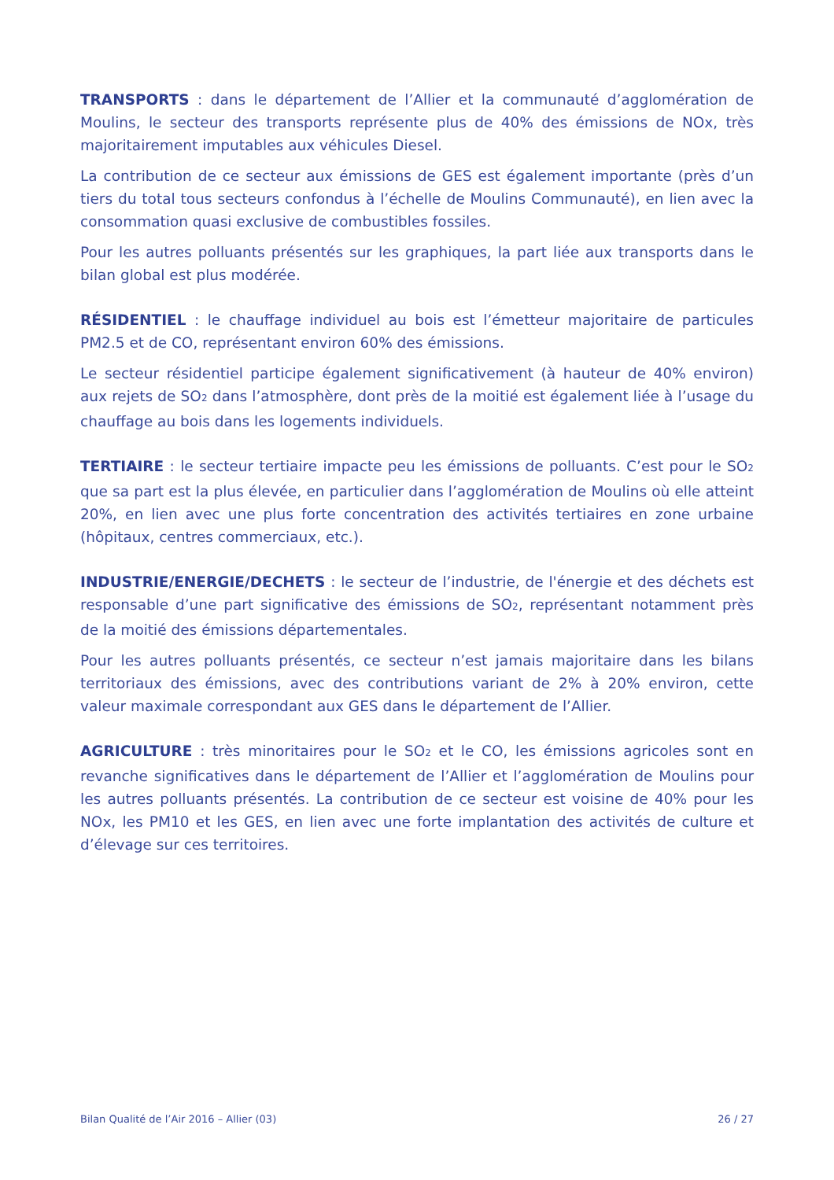TRANSPORTS : dans le département de l’Allier et la communauté d’agglomération de Moulins, le secteur des transports représente plus de 40% des émissions de NOx, très majoritairement imputables aux véhicules Diesel.
La contribution de ce secteur aux émissions de GES est également importante (près d’un tiers du total tous secteurs confondus à l’échelle de Moulins Communauté), en lien avec la consommation quasi exclusive de combustibles fossiles.
Pour les autres polluants présentés sur les graphiques, la part liée aux transports dans le bilan global est plus modérée.
RÉSIDENTIEL : le chauffage individuel au bois est l’émetteur majoritaire de particules PM2.5 et de CO, représentant environ 60% des émissions.
Le secteur résidentiel participe également significativement (à hauteur de 40% environ) aux rejets de SO<sub>2</sub> dans l’atmosphère, dont près de la moitié est également liée à l’usage du chauffage au bois dans les logements individuels.
TERTIAIRE : le secteur tertiaire impacte peu les émissions de polluants. C’est pour le SO<sub>2</sub> que sa part est la plus élevée, en particulier dans l’agglomération de Moulins où elle atteint 20%, en lien avec une plus forte concentration des activités tertiaires en zone urbaine (hôpitaux, centres commerciaux, etc.).
INDUSTRIE/ENERGIE/DECHETS : le secteur de l’industrie, de l'énergie et des déchets est responsable d’une part significative des émissions de SO<sub>2</sub>, représentant notamment près de la moitié des émissions départementales.
Pour les autres polluants présentés, ce secteur n’est jamais majoritaire dans les bilans territoriaux des émissions, avec des contributions variant de 2% à 20% environ, cette valeur maximale correspondant aux GES dans le département de l’Allier.
AGRICULTURE : très minoritaires pour le SO<sub>2</sub> et le CO, les émissions agricoles sont en revanche significatives dans le département de l’Allier et l’agglomération de Moulins pour les autres polluants présentés. La contribution de ce secteur est voisine de 40% pour les NOx, les PM10 et les GES, en lien avec une forte implantation des activités de culture et d’élevage sur ces territoires.
Bilan Qualité de l’Air 2016 – Allier (03) 26 / 27